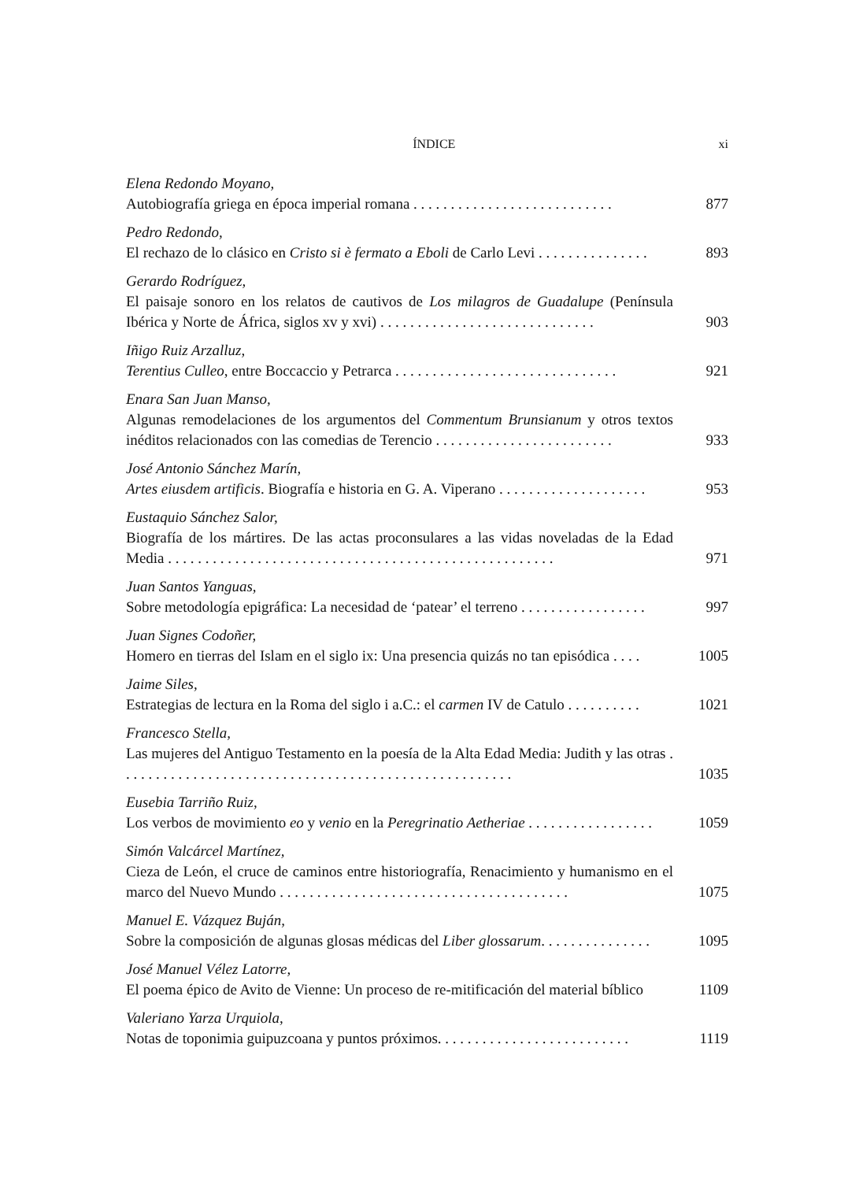ÍNDICE xi
Elena Redondo Moyano,
Autobiografía griega en época imperial romana . . . . . . . . . . . . . . . . . . . . . . . . . . . 877
Pedro Redondo,
El rechazo de lo clásico en Cristo si è fermato a Eboli de Carlo Levi . . . . . . . . . . . . . . . 893
Gerardo Rodríguez,
El paisaje sonoro en los relatos de cautivos de Los milagros de Guadalupe (Península Ibérica y Norte de África, siglos xv y xvi) . . . . . . . . . . . . . . . . . . . . . . . . . . . . . 903
Iñigo Ruiz Arzalluz,
Terentius Culleo, entre Boccaccio y Petrarca . . . . . . . . . . . . . . . . . . . . . . . . . . . . . . 921
Enara San Juan Manso,
Algunas remodelaciones de los argumentos del Commentum Brunsianum y otros textos inéditos relacionados con las comedias de Terencio . . . . . . . . . . . . . . . . . . . . . . . . 933
José Antonio Sánchez Marín,
Artes eiusdem artificis. Biografía e historia en G. A. Viperano . . . . . . . . . . . . . . . . . . . . 953
Eustaquio Sánchez Salor,
Biografía de los mártires. De las actas proconsulares a las vidas noveladas de la Edad Media . . . . . . . . . . . . . . . . . . . . . . . . . . . . . . . . . . . . . . . . . . . . . . . . . . . . 971
Juan Santos Yanguas,
Sobre metodología epigráfica: La necesidad de ‘patear’ el terreno . . . . . . . . . . . . . . . . . 997
Juan Signes Codoñer,
Homero en tierras del Islam en el siglo ix: Una presencia quizás no tan episódica . . . . 1005
Jaime Siles,
Estrategias de lectura en la Roma del siglo i a.C.: el carmen IV de Catulo . . . . . . . . . . 1021
Francesco Stella,
Las mujeres del Antiguo Testamento en la poesía de la Alta Edad Media: Judith y las otras . . . . . . . . . . . . . . . . . . . . . . . . . . . . . . . . . . . . . . . . . . . . . . . . . . . . . 1035
Eusebia Tarriño Ruiz,
Los verbos de movimiento eo y venio en la Peregrinatio Aetheriae . . . . . . . . . . . . . . . . . 1059
Simón Valcárcel Martínez,
Cieza de León, el cruce de caminos entre historiografía, Renacimiento y humanismo en el marco del Nuevo Mundo . . . . . . . . . . . . . . . . . . . . . . . . . . . . . . . . . . . . . . . 1075
Manuel E. Vázquez Buján,
Sobre la composición de algunas glosas médicas del Liber glossarum. . . . . . . . . . . . . . . 1095
José Manuel Vélez Latorre,
El poema épico de Avito de Vienne: Un proceso de re-mitificación del material bíblico 1109
Valeriano Yarza Urquiola,
Notas de toponimia guipuzcoana y puntos próximos. . . . . . . . . . . . . . . . . . . . . . . . . . 1119